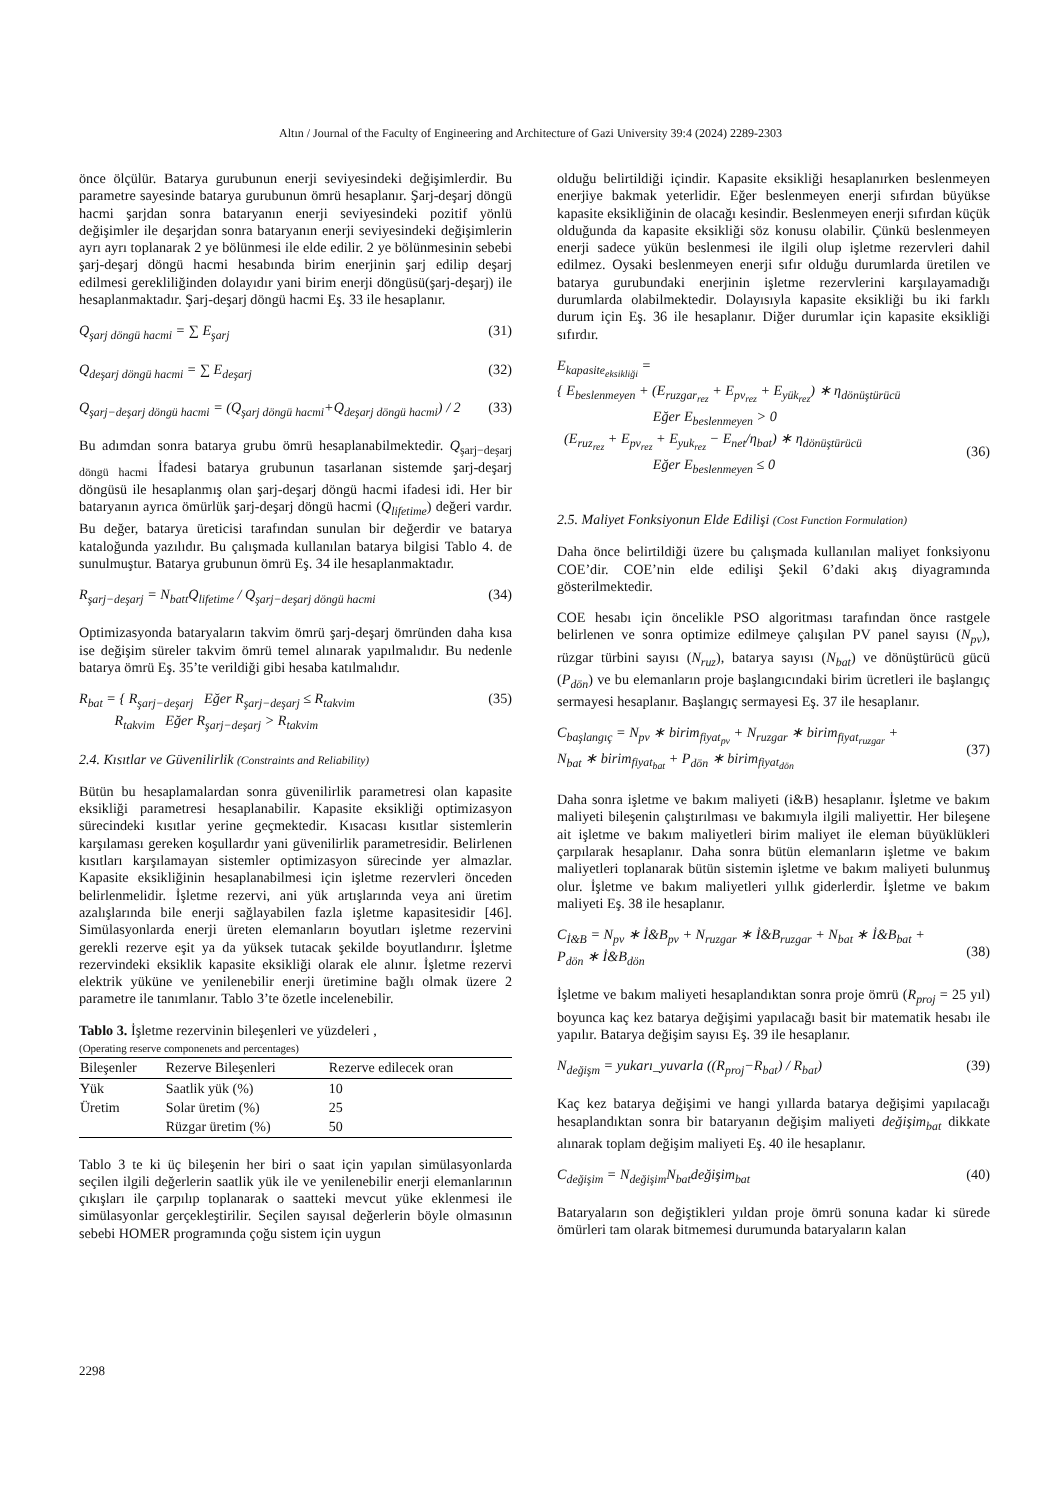Altın / Journal of the Faculty of Engineering and Architecture of Gazi University 39:4 (2024) 2289-2303
önce ölçülür. Batarya gurubunun enerji seviyesindeki değişimlerdir. Bu parametre sayesinde batarya gurubunun ömrü hesaplanır. Şarj-deşarj döngü hacmi şarjdan sonra bataryanın enerji seviyesindeki pozitif yönlü değişimler ile deşarjdan sonra bataryanın enerji seviyesindeki değişimlerin ayrı ayrı toplanarak 2 ye bölünmesi ile elde edilir. 2 ye bölünmesinin sebebi şarj-deşarj döngü hacmi hesabında birim enerjinin şarj edilip deşarj edilmesi gerekliliğinden dolayıdır yani birim enerji döngüsü(şarj-deşarj) ile hesaplanmaktadır. Şarj-deşarj döngü hacmi Eş. 33 ile hesaplanır.
Q<sub>şarj döngü hacmi</sub> = ∑ E<sub>şarj</sub> (31)
Q<sub>deşarj döngü hacmi</sub> = ∑ E<sub>deşarj</sub> (32)
Q<sub>şarj−deşarj döngü hacmi</sub> = (Q<sub>şarj döngü hacmi</sub>+Q<sub>deşarj döngü hacmi</sub>) / 2 (33)
Bu adımdan sonra batarya grubu ömrü hesaplanabilmektedir. Q<sub>şarj−deşarj döngü hacmi</sub> İfadesi batarya grubunun tasarlanan sistemde şarj-deşarj döngüsü ile hesaplanmış olan şarj-deşarj döngü hacmi ifadesi idi. Her bir bataryanın ayrıca ömürlük şarj-deşarj döngü hacmi (Q<sub>lifetime</sub>) değeri vardır. Bu değer, batarya üreticisi tarafından sunulan bir değerdir ve batarya kataloğunda yazılıdır. Bu çalışmada kullanılan batarya bilgisi Tablo 4. de sunulmuştur. Batarya grubunun ömrü Eş. 34 ile hesaplanmaktadır.
R<sub>şarj−deşarj</sub> = N<sub>batt</sub>Q<sub>lifetime</sub> / Q<sub>şarj−deşarj döngü hacmi</sub> (34)
Optimizasyonda bataryaların takvim ömrü şarj-deşarj ömründen daha kısa ise değişim süreler takvim ömrü temel alınarak yapılmalıdır. Bu nedenle batarya ömrü Eş. 35’te verildiği gibi hesaba katılmalıdır.
R<sub>bat</sub> = { R<sub>şarj−deşarj</sub> Eğer R<sub>şarj−deşarj</sub> ≤ R<sub>takvim</sub>
R<sub>takvim</sub> Eğer R<sub>şarj−deşarj</sub> > R<sub>takvim</sub> (35)
2.4. Kısıtlar ve Güvenilirlik (Constraints and Reliability)
Bütün bu hesaplamalardan sonra güvenilirlik parametresi olan kapasite eksikliği parametresi hesaplanabilir. Kapasite eksikliği optimizasyon sürecindeki kısıtlar yerine geçmektedir. Kısacası kısıtlar sistemlerin karşılaması gereken koşullardır yani güvenilirlik parametresidir. Belirlenen kısıtları karşılamayan sistemler optimizasyon sürecinde yer almazlar. Kapasite eksikliğinin hesaplanabilmesi için işletme rezervleri önceden belirlenmelidir. İşletme rezervi, ani yük artışlarında veya ani üretim azalışlarında bile enerji sağlayabilen fazla işletme kapasitesidir [46]. Simülasyonlarda enerji üreten elemanların boyutları işletme rezervini gerekli rezerve eşit ya da yüksek tutacak şekilde boyutlandırır. İşletme rezervindeki eksiklik kapasite eksikliği olarak ele alınır. İşletme rezervi elektrik yüküne ve yenilenebilir enerji üretimine bağlı olmak üzere 2 parametre ile tanımlanır. Tablo 3’te özetle incelenebilir.
Tablo 3. İşletme rezervinin bileşenleri ve yüzdeleri ,
(Operating reserve componenets and percentages)
| Bileşenler | Rezerve Bileşenleri | Rezerve edilecek oran |
| --- | --- | --- |
| Yük | Saatlik yük (%) | 10 |
| Üretim | Solar üretim (%) | 25 |
| | Rüzgar üretim (%) | 50 |
Tablo 3 te ki üç bileşenin her biri o saat için yapılan simülasyonlarda seçilen ilgili değerlerin saatlik yük ile ve yenilenebilir enerji elemanlarının çıkışları ile çarpılıp toplanarak o saatteki mevcut yüke eklenmesi ile simülasyonlar gerçekleştirilir. Seçilen sayısal değerlerin böyle olmasının sebebi HOMER programında çoğu sistem için uygun
olduğu belirtildiği içindir. Kapasite eksikliği hesaplanırken beslenmeyen enerjiye bakmak yeterlidir. Eğer beslenmeyen enerji sıfırdan büyükse kapasite eksikliğinin de olacağı kesindir. Beslenmeyen enerji sıfırdan küçük olduğunda da kapasite eksikliği söz konusu olabilir. Çünkü beslenmeyen enerji sadece yükün beslenmesi ile ilgili olup işletme rezervleri dahil edilmez. Oysaki beslenmeyen enerji sıfır olduğu durumlarda üretilen ve batarya gurubundaki enerjinin işletme rezervlerini karşılayamadığı durumlarda olabilmektedir. Dolayısıyla kapasite eksikliği bu iki farklı durum için Eş. 36 ile hesaplanır. Diğer durumlar için kapasite eksikliği sıfırdır.
E<sub>kapasite<sub>eksikliği</sub></sub> =
{ E<sub>beslenmeyen</sub> + (E<sub>ruzgar<sub>rez</sub></sub> + E<sub>pv<sub>rez</sub></sub> + E<sub>yük<sub>rez</sub></sub>) ∗ η<sub>dönüştürücü</sub>
Eğer E<sub>beslenmeyen</sub> > 0
(E<sub>ruz<sub>rez</sub></sub> + E<sub>pv<sub>rez</sub></sub> + E<sub>yuk<sub>rez</sub></sub> − E<sub>net</sub>/η<sub>bat</sub>) ∗ η<sub>dönüştürücü</sub>
Eğer E<sub>beslenmeyen</sub> ≤ 0
(36)
2.5. Maliyet Fonksiyonun Elde Edilişi (Cost Function Formulation)
Daha önce belirtildiği üzere bu çalışmada kullanılan maliyet fonksiyonu COE’dir. COE’nin elde edilişi Şekil 6’daki akış diyagramında gösterilmektedir.
COE hesabı için öncelikle PSO algoritması tarafından önce rastgele belirlenen ve sonra optimize edilmeye çalışılan PV panel sayısı (N<sub>pv</sub>), rüzgar türbini sayısı (N<sub>ruz</sub>), batarya sayısı (N<sub>bat</sub>) ve dönüştürücü gücü (P<sub>dön</sub>) ve bu elemanların proje başlangıcındaki birim ücretleri ile başlangıç sermayesi hesaplanır. Başlangıç sermayesi Eş. 37 ile hesaplanır.
C<sub>başlangıç</sub> = N<sub>pv</sub> ∗ birim<sub>fiyat<sub>pv</sub></sub> + N<sub>ruzgar</sub> ∗ birim<sub>fiyat<sub>ruzgar</sub></sub> +
N<sub>bat</sub> ∗ birim<sub>fiyat<sub>bat</sub></sub> + P<sub>dön</sub> ∗ birim<sub>fiyat<sub>dön</sub></sub>
(37)
Daha sonra işletme ve bakım maliyeti (i&B) hesaplanır. İşletme ve bakım maliyeti bileşenin çalıştırılması ve bakımıyla ilgili maliyettir. Her bileşene ait işletme ve bakım maliyetleri birim maliyet ile eleman büyüklükleri çarpılarak hesaplanır. Daha sonra bütün elemanların işletme ve bakım maliyetleri toplanarak bütün sistemin işletme ve bakım maliyeti bulunmuş olur. İşletme ve bakım maliyetleri yıllık giderlerdir. İşletme ve bakım maliyeti Eş. 38 ile hesaplanır.
C<sub>İ&B</sub> = N<sub>pv</sub> ∗ İ&B<sub>pv</sub> + N<sub>ruzgar</sub> ∗ İ&B<sub>ruzgar</sub> + N<sub>bat</sub> ∗ İ&B<sub>bat</sub> +
P<sub>dön</sub> ∗ İ&B<sub>dön</sub>
(38)
İşletme ve bakım maliyeti hesaplandıktan sonra proje ömrü (R<sub>proj</sub> = 25 yıl) boyunca kaç kez batarya değişimi yapılacağı basit bir matematik hesabı ile yapılır. Batarya değişim sayısı Eş. 39 ile hesaplanır.
N<sub>değişm</sub> = yukarı_yuvarla ((R<sub>proj</sub>−R<sub>bat</sub>) / R<sub>bat</sub>) (39)
Kaç kez batarya değişimi ve hangi yıllarda batarya değişimi yapılacağı hesaplandıktan sonra bir bataryanın değişim maliyeti değişim<sub>bat</sub> dikkate alınarak toplam değişim maliyeti Eş. 40 ile hesaplanır.
C<sub>değişim</sub> = N<sub>değişim</sub>N<sub>bat</sub>değişim<sub>bat</sub> (40)
Bataryaların son değiştikleri yıldan proje ömrü sonuna kadar ki sürede ömürleri tam olarak bitmemesi durumunda bataryaların kalan
2298